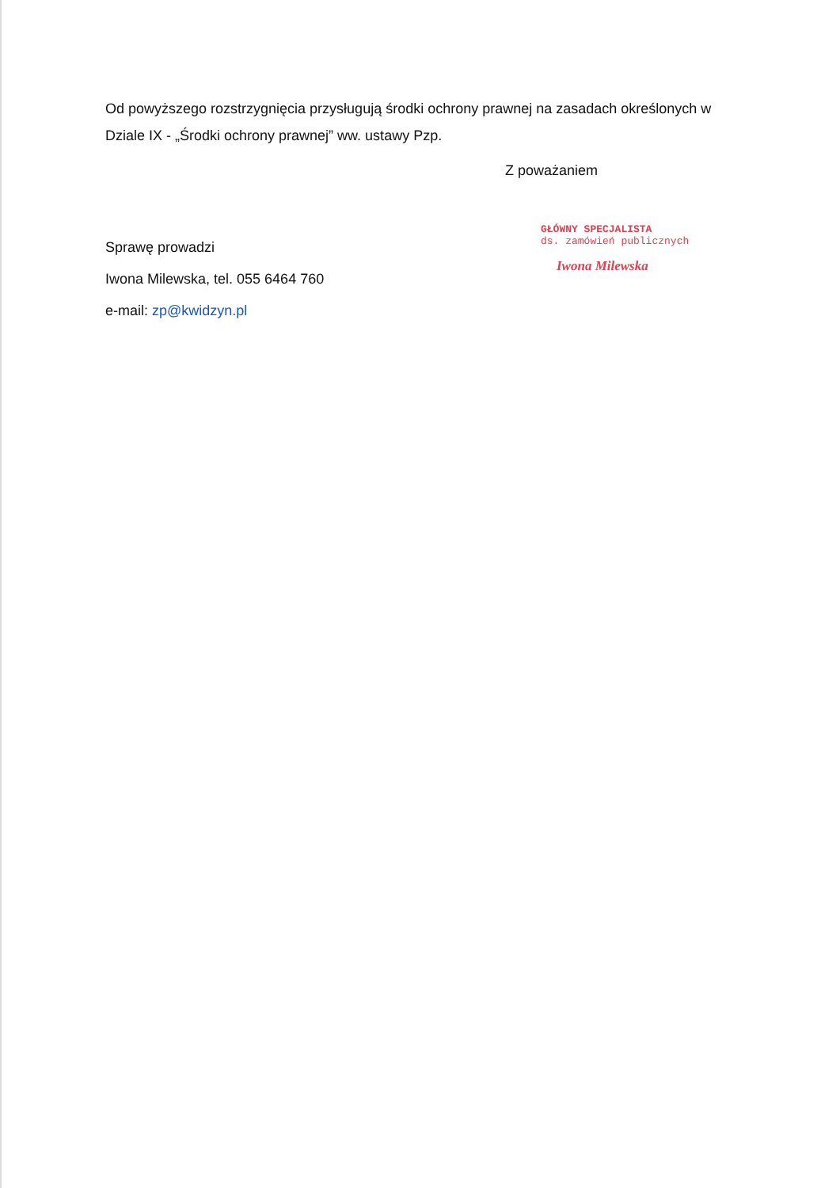Od powyższego rozstrzygnięcia przysługują środki ochrony prawnej na zasadach określonych w Dziale IX - „Środki ochrony prawnej” ww. ustawy Pzp.
Z poważaniem
Sprawę prowadzi
Iwona Milewska, tel. 055 6464 760
e-mail: zp@kwidzyn.pl
GŁÓWNY SPECJALISTA
ds. zamówień publicznych
Iwona Milewska